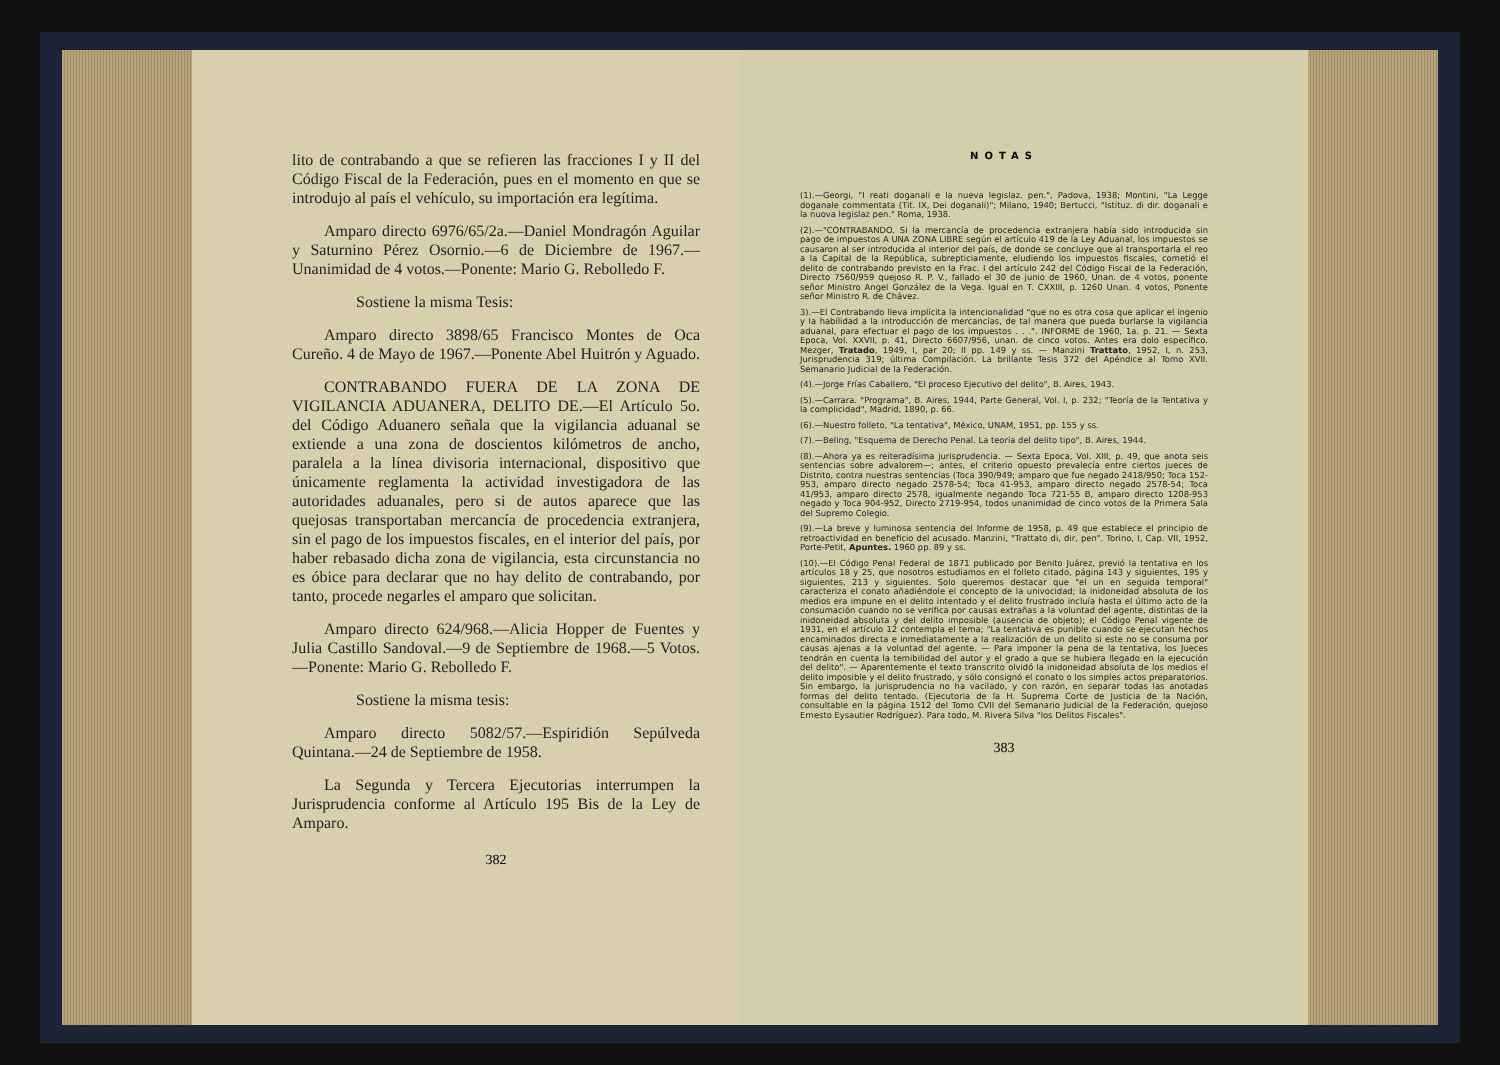lito de contrabando a que se refieren las fracciones I y II del Código Fiscal de la Federación, pues en el momento en que se introdujo al país el vehículo, su importación era legítima.
Amparo directo 6976/65/2a.—Daniel Mondragón Aguilar y Saturnino Pérez Osornio.—6 de Diciembre de 1967.—Unanimidad de 4 votos.—Ponente: Mario G. Rebolledo F.
Sostiene la misma Tesis:
Amparo directo 3898/65 Francisco Montes de Oca Cureño. 4 de Mayo de 1967.—Ponente Abel Huitrón y Aguado.
CONTRABANDO FUERA DE LA ZONA DE VIGILANCIA ADUANERA, DELITO DE.—El Artículo 5o. del Código Aduanero señala que la vigilancia aduanal se extiende a una zona de doscientos kilómetros de ancho, paralela a la línea divisoria internacional, dispositivo que únicamente reglamenta la actividad investigadora de las autoridades aduanales, pero si de autos aparece que las quejosas transportaban mercancía de procedencia extranjera, sin el pago de los impuestos fiscales, en el interior del país, por haber rebasado dicha zona de vigilancia, esta circunstancia no es óbice para declarar que no hay delito de contrabando, por tanto, procede negarles el amparo que solicitan.
Amparo directo 624/968.—Alicia Hopper de Fuentes y Julia Castillo Sandoval.—9 de Septiembre de 1968.—5 Votos.—Ponente: Mario G. Rebolledo F.
Sostiene la misma tesis:
Amparo directo 5082/57.—Espiridión Sepúlveda Quintana.—24 de Septiembre de 1958.
La Segunda y Tercera Ejecutorias interrumpen la Jurisprudencia conforme al Artículo 195 Bis de la Ley de Amparo.
382
NOTAS
(1).—Georgi, "I reati doganali e la nueva legislaz. pen.", Padova, 1938; Montini, "La Legge doganale commentata (Tit. IX, Dei doganali)"; Milano, 1940; Bertucci, "Istituz. di dir. doganali e la nuova legislaz pen." Roma, 1938.
(2).—"CONTRABANDO. Si la mercancía de procedencia extranjera había sido introducida sin pago de impuestos A UNA ZONA LIBRE según el artículo 419 de la Ley Aduanal, los impuestos se causaron al ser introducida al interior del país, de donde se concluye que al transportarla el reo a la Capital de la República, subrepticiamente, eludiendo los impuestos fiscales, cometió el delito de contrabando previsto en la Frac. I del artículo 242 del Código Fiscal de la Federación, Directo 7560/959 quejoso R. P. V., fallado el 30 de junio de 1960, Unan. de 4 votos, ponente señor Ministro Angel González de la Vega. Igual en T. CXXIII, p. 1260 Unan. 4 votos, Ponente señor Ministro R. de Chávez.
3).—El Contrabando lleva implícita la intencionalidad "que no es otra cosa que aplicar el ingenio y la habilidad a la introducción de mercancías, de tal manera que pueda burlarse la vigilancia aduanal, para efectuar el pago de los impuestos . . .". INFORME de 1960, 1a. p. 21. — Sexta Epoca, Vol. XXVII, p. 41, Directo 6607/956, unan. de cinco votos. Antes era dolo específico. Mezger, Tratado, 1949, I, par 20; II pp. 149 y ss. — Manzini Trattato, 1952, I, n. 253, Jurisprudencia 319; última Compilación. La brillante Tesis 372 del Apéndice al Tomo XVII. Semanario Judicial de la Federación.
(4).—Jorge Frías Caballero, "El proceso Ejecutivo del delito", B. Aires, 1943.
(5).—Carrara. "Programa", B. Aires, 1944, Parte General, Vol. I, p. 232; "Teoría de la Tentativa y la complicidad", Madrid, 1890, p. 66.
(6).—Nuestro folleto, "La tentativa", México, UNAM, 1951, pp. 155 y ss.
(7).—Beling, "Esquema de Derecho Penal. La teoría del delito tipo", B. Aires, 1944.
(8).—Ahora ya es reiteradísima jurisprudencia. — Sexta Epoca, Vol. XIII, p. 49, que anota seis sentencias sobre advalorem—; antes, el criterio opuesto prevalecía entre ciertos jueces de Distrito, contra nuestras sentencias (Toca 390/949; amparo que fue negado 2418/950; Toca 152-953, amparo directo negado 2578-54; Toca 41-953, amparo directo negado 2578-54; Toca 41/953, amparo directo 2578, igualmente negando Toca 721-55 B, amparo directo 1208-953 negado y Toca 904-952, Directo 2719-954, todos unanimidad de cinco votos de la Primera Sala del Supremo Colegio.
(9).—La breve y luminosa sentencia del Informe de 1958, p. 49 que establece el principio de retroactividad en beneficio del acusado. Manzini, "Trattato di, dir, pen". Torino, I, Cap. VII, 1952, Porte-Petit, Apuntes. 1960 pp. 89 y ss.
(10).—El Código Penal Federal de 1871 publicado por Benito Juárez, previó la tentativa en los artículos 18 y 25, que nosotros estudiamos en el folleto citado, página 143 y siguientes, 195 y siguientes, 213 y siguientes. Solo queremos destacar que "el un en seguida temporal" caracteriza el conato añadiéndole el concepto de la univocidad; la inidoneidad absoluta de los medios era impune en el delito intentado y el delito frustrado incluía hasta el último acto de la consumación cuando no se verifica por causas extrañas a la voluntad del agente, distintas de la inidoneidad absoluta y del delito imposible (ausencia de objeto); el Código Penal vigente de 1931, en el artículo 12 contempla el tema; "La tentativa es punible cuando se ejecutan hechos encaminados directa e inmediatamente a la realización de un delito si este no se consuma por causas ajenas a la voluntad del agente. — Para imponer la pena de la tentativa, los Jueces tendrán en cuenta la temibilidad del autor y el grado a que se hubiera llegado en la ejecución del delito". — Aparentemente el texto transcrito olvidó la inidoneidad absoluta de los medios el delito imposible y el delito frustrado, y sólo consignó el conato o los simples actos preparatorios. Sin embargo, la jurisprudencia no ha vacilado, y con razón, en separar todas las anotadas formas del delito tentado. (Ejecutoria de la H. Suprema Corte de Justicia de la Nación, consultable en la página 1512 del Tomo CVII del Semanario Judicial de la Federación, quejoso Ernesto Eysautier Rodríguez). Para todo, M. Rivera Silva "los Delitos Fiscales".
383